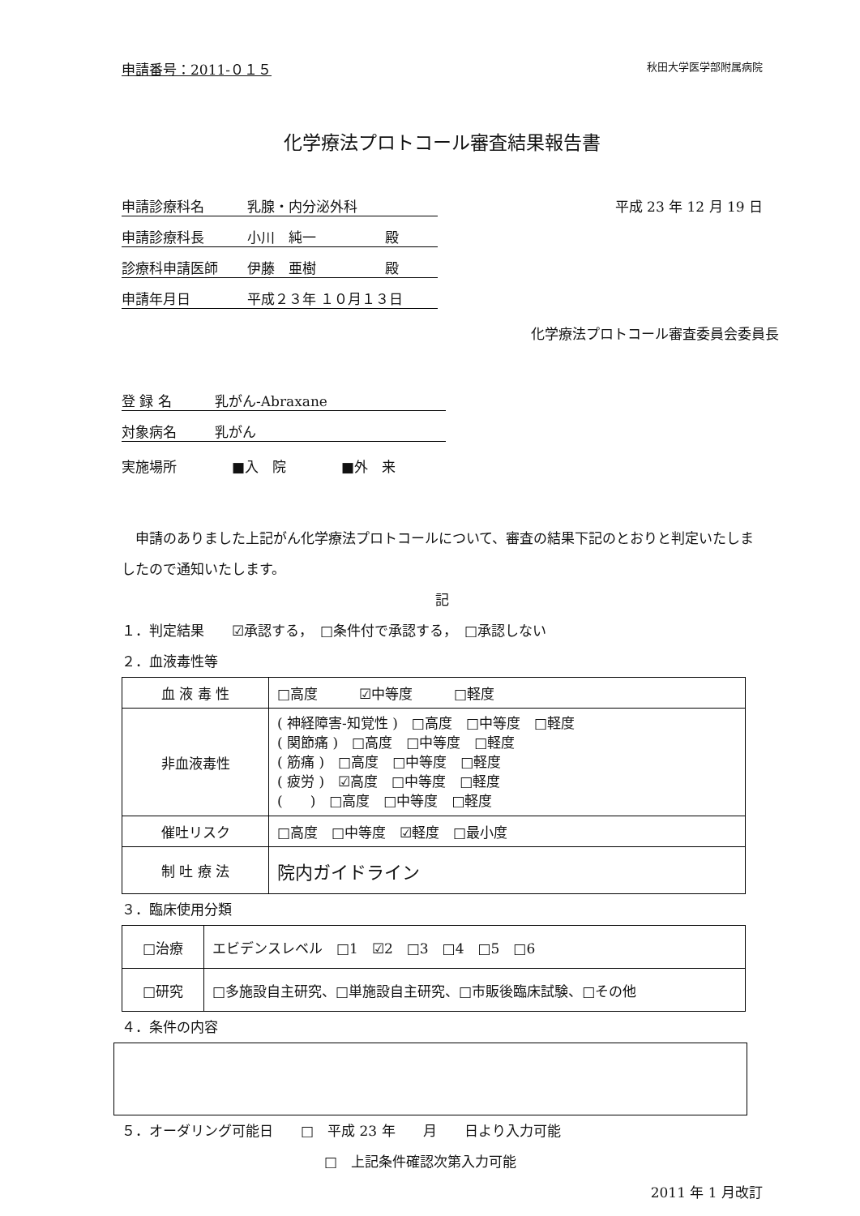申請番号：2011-０１５ 秋田大学医学部附属病院
化学療法プロトコール審査結果報告書
申請診療科名 乳腺・内分泌外科
申請診療科長 小川　純一　　　　　殿
診療科申請医師 伊藤　亜樹　　　　　殿
申請年月日 平成２３年 １０月１３日
平成 23 年 12 月 19 日
化学療法プロトコール審査委員会委員長
登 録 名 乳がん-Abraxane
対象病名 乳がん
実施場所　　　　■入　院　　　　■外　来
　申請のありました上記がん化学療法プロトコールについて、審査の結果下記のとおりと判定いたしましたので通知いたします。
記
１．判定結果　　☑承認する，　□条件付で承認する，　□承認しない
２．血液毒性等
| 血 液 毒 性 | □高度 ☑中等度 □軽度 |
| 非血液毒性 | ( 神経障害-知覚性 ) □高度 □中等度 □軽度 ( 関節痛 ) □高度 □中等度 □軽度 ( 筋痛 ) □高度 □中等度 □軽度 ( 疲労 ) ☑高度 □中等度 □軽度 ( ) □高度 □中等度 □軽度 |
| 催吐リスク | □高度 □中等度 ☑軽度 □最小度 |
| 制 吐 療 法 | 院内ガイドライン |
３．臨床使用分類
| □治療 | エビデンスレベル □1 ☑2 □3 □4 □5 □6 |
| □研究 | □多施設自主研究、□単施設自主研究、□市販後臨床試験、□その他 |
４．条件の内容
５．オーダリング可能日　　□　平成 23 年　　月　　日より入力可能
□　上記条件確認次第入力可能
2011 年 1 月改訂